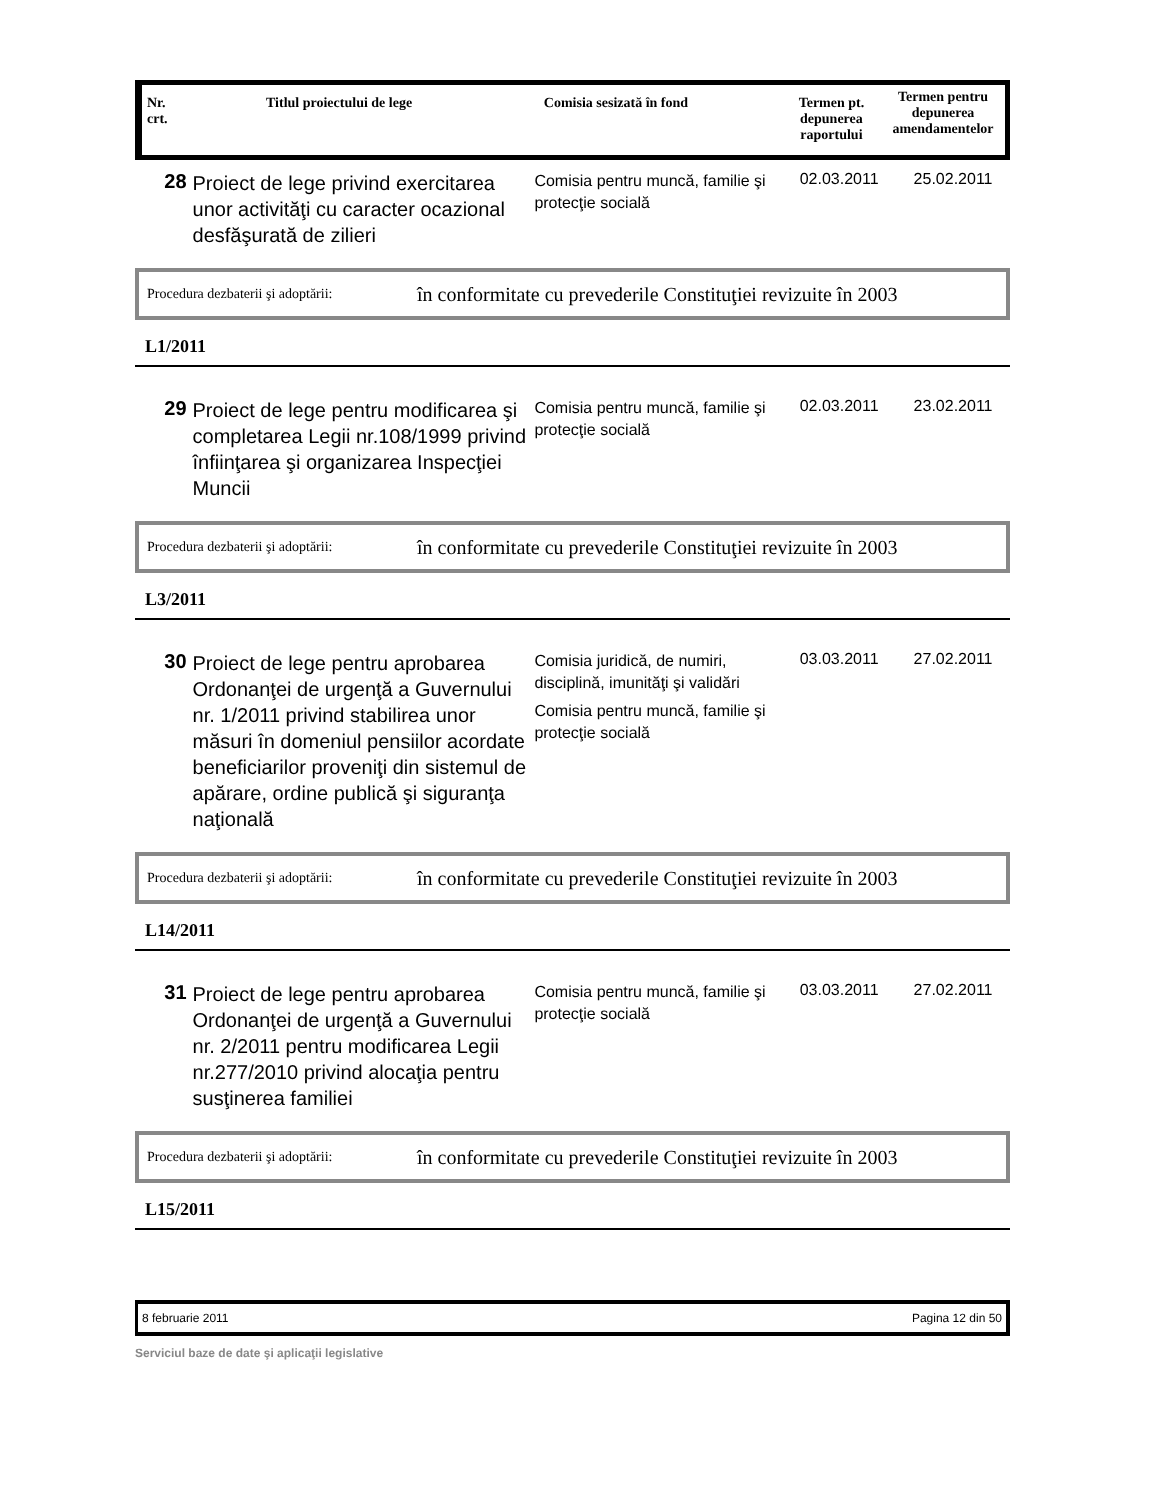Nr.
crt.
Titlul proiectului de lege Comisia sesizată în fond Termen pt. depunerea raportului
Termen pentru depunerea amendamentelor
28
Proiect de lege privind exercitarea unor activităţi cu caracter ocazional desfăşurată de zilieri
Comisia pentru muncă, familie şi protecţie socială
02.03.2011 25.02.2011
Procedura dezbaterii şi adoptării: în conformitate cu prevederile Constituţiei revizuite în 2003
L1/2011
29
Proiect de lege pentru modificarea şi completarea Legii nr.108/1999 privind înfiinţarea şi organizarea Inspecţiei Muncii
Comisia pentru muncă, familie şi protecţie socială
02.03.2011 23.02.2011
Procedura dezbaterii şi adoptării: în conformitate cu prevederile Constituţiei revizuite în 2003
L3/2011
30
Proiect de lege pentru aprobarea Ordonanţei de urgenţă a Guvernului nr. 1/2011 privind stabilirea unor măsuri în domeniul pensiilor acordate beneficiarilor proveniţi din sistemul de apărare, ordine publică şi siguranţa naţională
Comisia juridică, de numiri, disciplină, imunităţi şi validări
Comisia pentru muncă, familie şi protecţie socială
03.03.2011 27.02.2011
Procedura dezbaterii şi adoptării: în conformitate cu prevederile Constituţiei revizuite în 2003
L14/2011
31
Proiect de lege pentru aprobarea Ordonanţei de urgenţă a Guvernului nr. 2/2011 pentru modificarea Legii nr.277/2010 privind alocaţia pentru susţinerea familiei
Comisia pentru muncă, familie şi protecţie socială
03.03.2011 27.02.2011
Procedura dezbaterii şi adoptării: în conformitate cu prevederile Constituţiei revizuite în 2003
L15/2011
8 februarie 2011 Pagina 12 din 50
Serviciul baze de date şi aplicaţii legislative